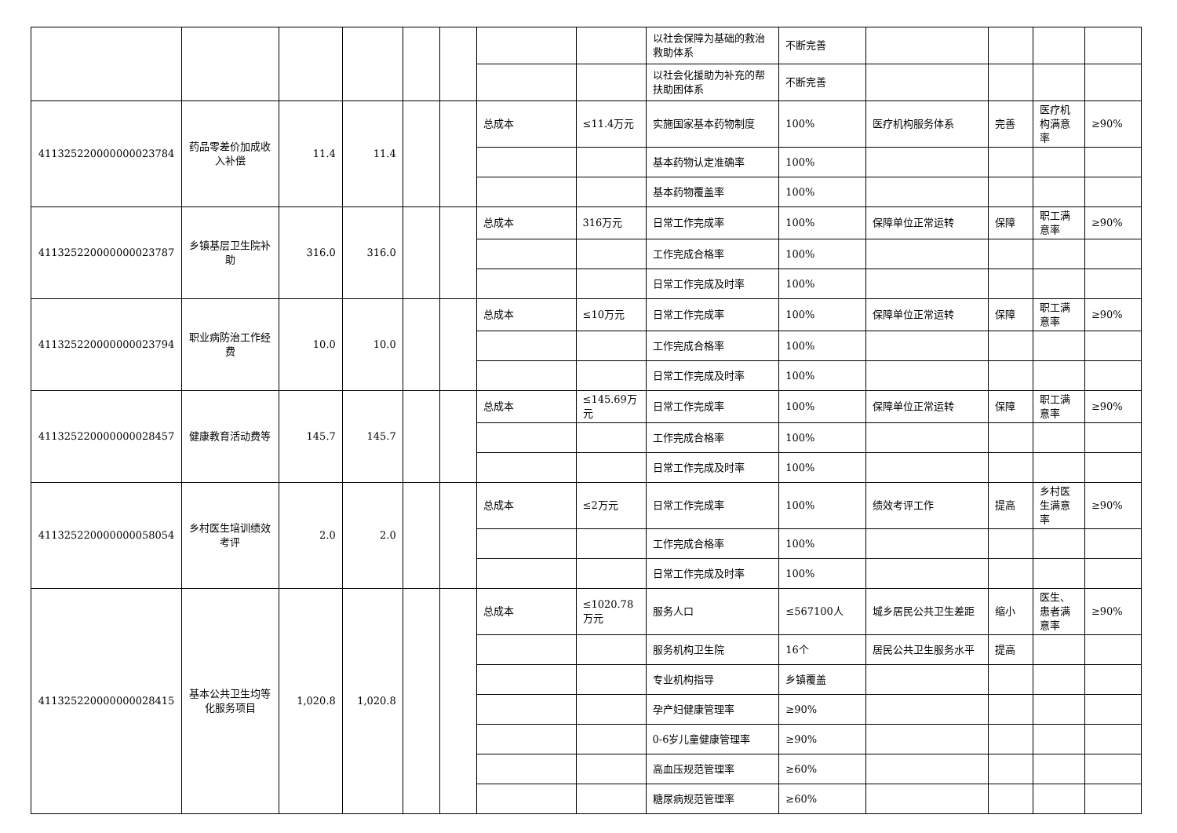| | | | | | | | | 以社会保障为基础的救治救助体系 | 不断完善 | | | | |
| | | | | | | | | 以社会化援助为补充的帮扶助困体系 | 不断完善 | | | | |
| 411325220000000023784 | 药品零差价加成收入补偿 | 11.4 | 11.4 | | | 总成本 | ≤11.4万元 | 实施国家基本药物制度 | 100% | 医疗机构服务体系 | 完善 | 医疗机构满意率 | ≥90% |
| | | | | | | | | 基本药物认定准确率 | 100% | | | | |
| | | | | | | | | 基本药物覆盖率 | 100% | | | | |
| 411325220000000023787 | 乡镇基层卫生院补助 | 316.0 | 316.0 | | | 总成本 | 316万元 | 日常工作完成率 | 100% | 保障单位正常运转 | 保障 | 职工满意率 | ≥90% |
| | | | | | | | | 工作完成合格率 | 100% | | | | |
| | | | | | | | | 日常工作完成及时率 | 100% | | | | |
| 411325220000000023794 | 职业病防治工作经费 | 10.0 | 10.0 | | | 总成本 | ≤10万元 | 日常工作完成率 | 100% | 保障单位正常运转 | 保障 | 职工满意率 | ≥90% |
| | | | | | | | | 工作完成合格率 | 100% | | | | |
| | | | | | | | | 日常工作完成及时率 | 100% | | | | |
| 411325220000000028457 | 健康教育活动费等 | 145.7 | 145.7 | | | 总成本 | ≤145.69万元 | 日常工作完成率 | 100% | 保障单位正常运转 | 保障 | 职工满意率 | ≥90% |
| | | | | | | | | 工作完成合格率 | 100% | | | | |
| | | | | | | | | 日常工作完成及时率 | 100% | | | | |
| 411325220000000058054 | 乡村医生培训绩效考评 | 2.0 | 2.0 | | | 总成本 | ≤2万元 | 日常工作完成率 | 100% | 绩效考评工作 | 提高 | 乡村医生满意率 | ≥90% |
| | | | | | | | | 工作完成合格率 | 100% | | | | |
| | | | | | | | | 日常工作完成及时率 | 100% | | | | |
| 411325220000000028415 | 基本公共卫生均等化服务项目 | 1,020.8 | 1,020.8 | | | 总成本 | ≤1020.78万元 | 服务人口 | ≤567100人 | 城乡居民公共卫生差距 | 缩小 | 医生、患者满意率 | ≥90% |
| | | | | | | | | 服务机构卫生院 | 16个 | 居民公共卫生服务水平 | 提高 | | |
| | | | | | | | | 专业机构指导 | 乡镇覆盖 | | | | |
| | | | | | | | | 孕产妇健康管理率 | ≥90% | | | | |
| | | | | | | | | 0-6岁儿童健康管理率 | ≥90% | | | | |
| | | | | | | | | 高血压规范管理率 | ≥60% | | | | |
| | | | | | | | | 糖尿病规范管理率 | ≥60% | | | | |